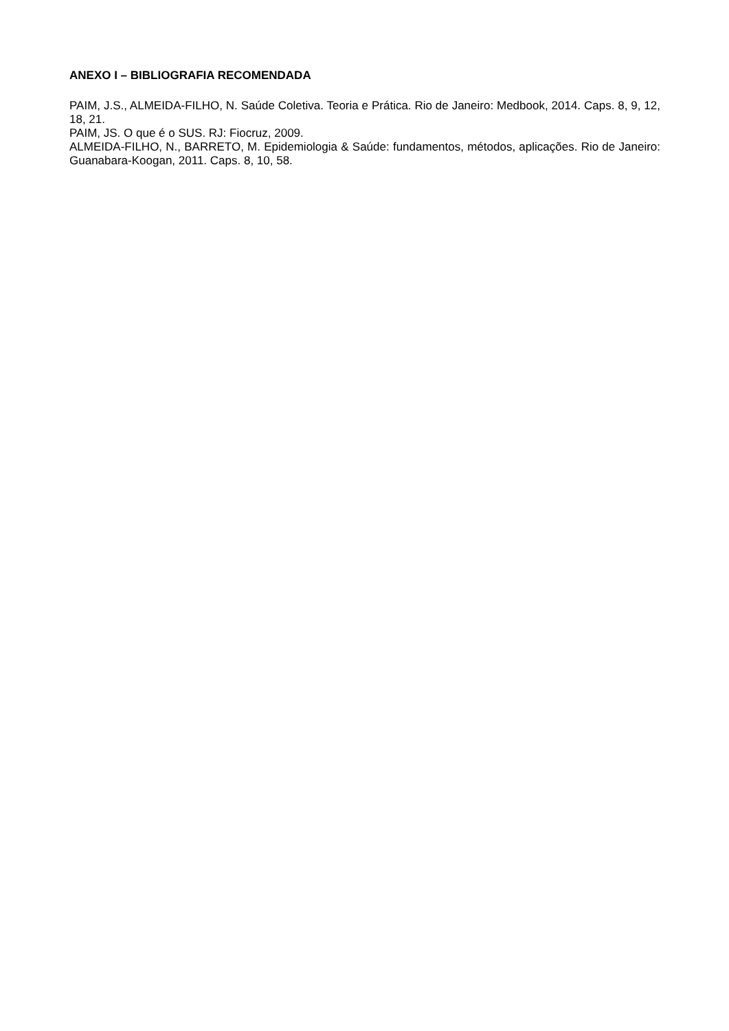ANEXO I – BIBLIOGRAFIA RECOMENDADA
PAIM, J.S., ALMEIDA-FILHO, N. Saúde Coletiva. Teoria e Prática. Rio de Janeiro: Medbook, 2014. Caps. 8, 9, 12, 18, 21.
PAIM, JS. O que é o SUS. RJ: Fiocruz, 2009.
ALMEIDA-FILHO, N., BARRETO, M. Epidemiologia & Saúde: fundamentos, métodos, aplicações. Rio de Janeiro: Guanabara-Koogan, 2011. Caps. 8, 10, 58.